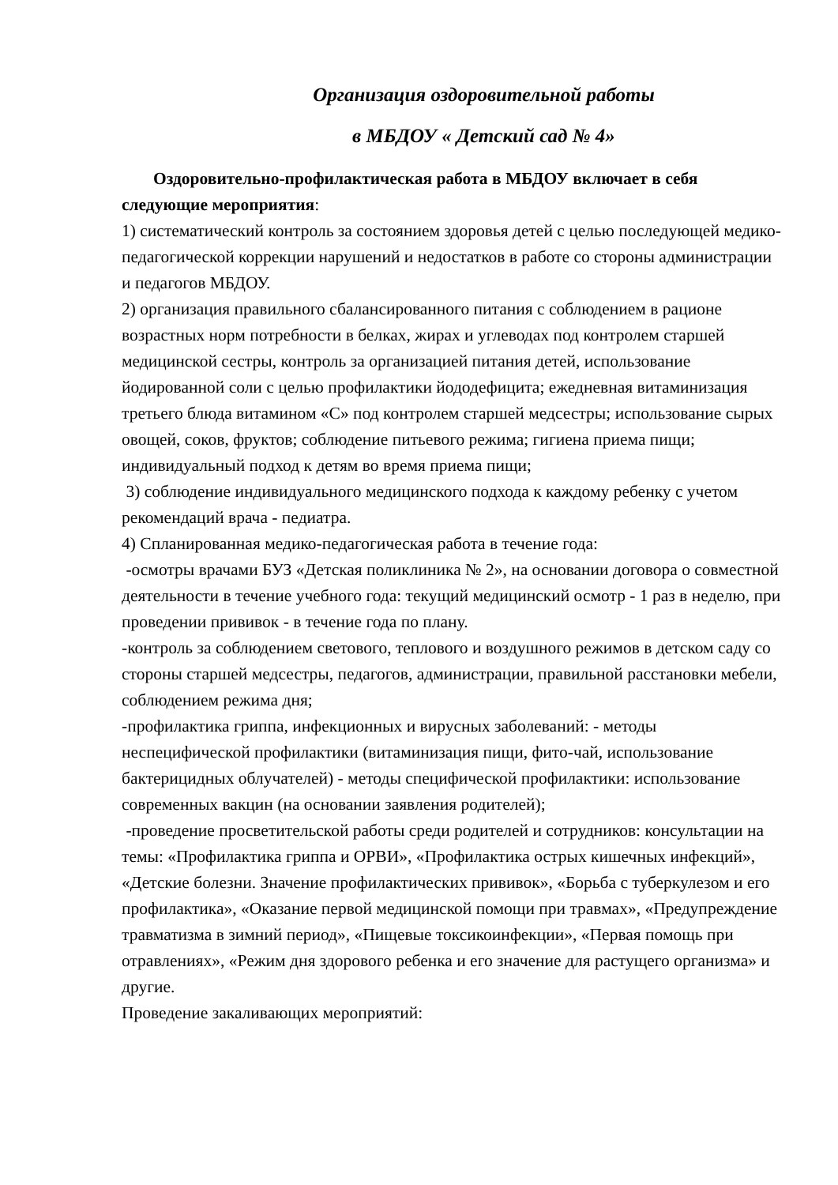Организация оздоровительной работы
в МБДОУ « Детский сад № 4»
Оздоровительно-профилактическая работа в МБДОУ включает в себя следующие мероприятия:
1) систематический контроль за состоянием здоровья детей с целью последующей медико-педагогической коррекции нарушений и недостатков в работе со стороны администрации и педагогов МБДОУ.
2) организация правильного сбалансированного питания с соблюдением в рационе возрастных норм потребности в белках, жирах и углеводах под контролем старшей медицинской сестры, контроль за организацией питания детей, использование йодированной соли с целью профилактики йододефицита; ежедневная витаминизация третьего блюда витамином «С» под контролем старшей медсестры; использование сырых овощей, соков, фруктов; соблюдение питьевого режима; гигиена приема пищи; индивидуальный подход к детям во время приема пищи;
3) соблюдение индивидуального медицинского подхода к каждому ребенку с учетом рекомендаций врача - педиатра.
4) Спланированная медико-педагогическая работа в течение года:
-осмотры врачами БУЗ «Детская поликлиника № 2», на основании договора о совместной деятельности в течение учебного года: текущий медицинский осмотр - 1 раз в неделю, при проведении прививок - в течение года по плану.
-контроль за соблюдением светового, теплового и воздушного режимов в детском саду со стороны старшей медсестры, педагогов, администрации, правильной расстановки мебели, соблюдением режима дня;
-профилактика гриппа, инфекционных и вирусных заболеваний: - методы неспецифической профилактики (витаминизация пищи, фито-чай, использование бактерицидных облучателей) - методы специфической профилактики: использование современных вакцин (на основании заявления родителей);
-проведение просветительской работы среди родителей и сотрудников: консультации на темы: «Профилактика гриппа и ОРВИ», «Профилактика острых кишечных инфекций», «Детские болезни. Значение профилактических прививок», «Борьба с туберкулезом и его профилактика», «Оказание первой медицинской помощи при травмах», «Предупреждение травматизма в зимний период», «Пищевые токсикоинфекции», «Первая помощь при отравлениях», «Режим дня здорового ребенка и его значение для растущего организма» и другие.
Проведение закаливающих мероприятий: